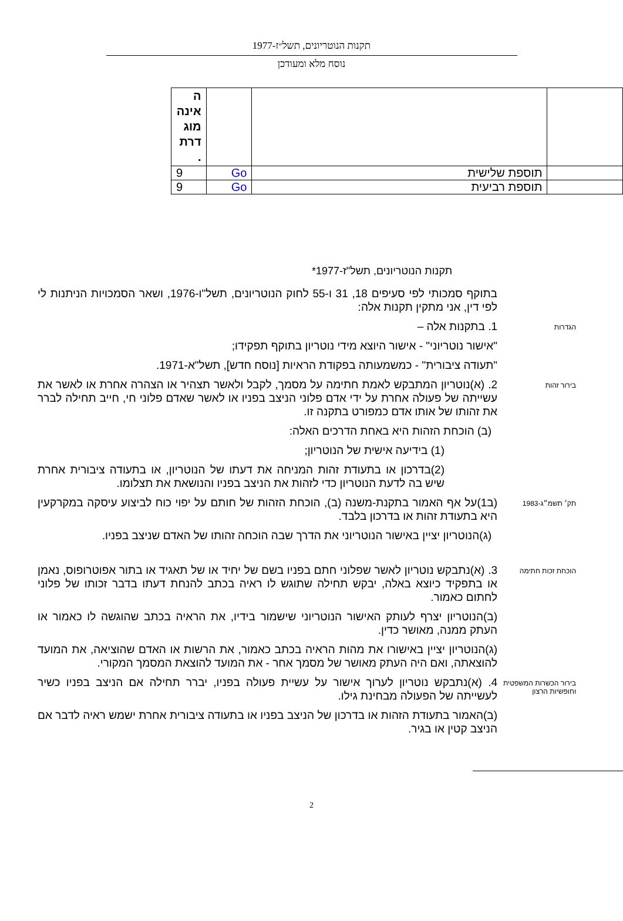תקנות הנוטריונים, תשל״ז-1977
נוסח מלא ומעודכן
| | | | ה אינה מוג דרת . |
| | תוספת שלישית | Go | 9 |
| | תוספת רביעית | Go | 9 |
תקנות הנוטריונים, תשל"ז-1977*
בתוקף סמכותי לפי סעיפים 18, 31 ו-55 לחוק הנוטריונים, תשל"ו-1976, ושאר הסמכויות הניתנות לי לפי דין, אני מתקין תקנות אלה:
הגדרות
1. בתקנות אלה –
"אישור נוטריוני" - אישור היוצא מידי נוטריון בתוקף תפקידו;
"תעודה ציבורית" - כמשמעותה בפקודת הראיות [נוסח חדש], תשל"א-1971.
בירור זהות
2. (א)נוטריון המתבקש לאמת חתימה על מסמך, לקבל ולאשר תצהיר או הצהרה אחרת או לאשר את עשייתה של פעולה אחרת על ידי אדם פלוני הניצב בפניו או לאשר שאדם פלוני חי, חייב תחילה לברר את זהותו של אותו אדם כמפורט בתקנה זו.
(ב) הוכחת הזהות היא באחת הדרכים האלה:
(1) בידיעה אישית של הנוטריון;
(2)בדרכון או בתעודת זהות המניחה את דעתו של הנוטריון, או בתעודה ציבורית אחרת שיש בה לדעת הנוטריון כדי לזהות את הניצב בפניו והנושאת את תצלומו.
תק׳ תשמ״ג-1983
(ב1)על אף האמור בתקנת-משנה (ב), הוכחת הזהות של חותם על יפוי כוח לביצוע עיסקה במקרקעין היא בתעודת זהות או בדרכון בלבד.
(ג)הנוטריון יציין באישור הנוטריוני את הדרך שבה הוכחה זהותו של האדם שניצב בפניו.
הוכחת זכות חתימה
3. (א)נתבקש נוטריון לאשר שפלוני חתם בפניו בשם של יחיד או של תאגיד או בתור אפוטרופוס, נאמן או בתפקיד כיוצא באלה, יבקש תחילה שתוגש לו ראיה בכתב להנחת דעתו בדבר זכותו של פלוני לחתום כאמור.
(ב)הנוטריון יצרף לעותק האישור הנוטריוני שישמור בידיו, את הראיה בכתב שהוגשה לו כאמור או העתק ממנה, מאושר כדין.
(ג)הנוטריון יציין באישורו את מהות הראיה בכתב כאמור, את הרשות או האדם שהוציאה, את המועד להוצאתה, ואם היה העתק מאושר של מסמך אחר - את המועד להוצאת המסמך המקורי.
בירור הכשרות המשפטית וחופשיות הרצון
4. (א)נתבקש נוטריון לערוך אישור על עשיית פעולה בפניו, יברר תחילה אם הניצב בפניו כשיר לעשייתה של הפעולה מבחינת גילו.
(ב)האמור בתעודת הזהות או בדרכון של הניצב בפניו או בתעודה ציבורית אחרת ישמש ראיה לדבר אם הניצב קטין או בגיר.
2